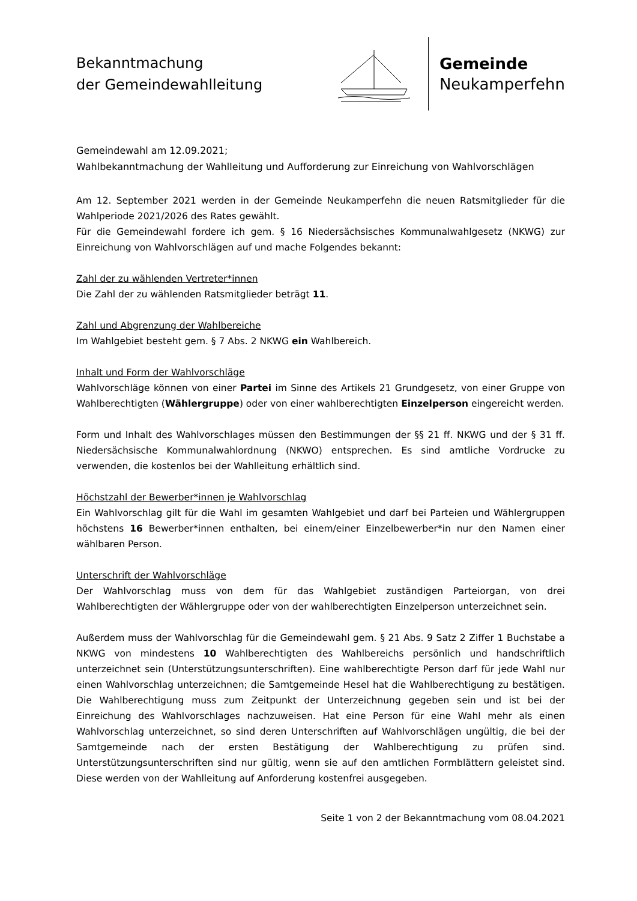Bekanntmachung
der Gemeindewahlleitung
Gemeinde
Neukamperfehn
Gemeindewahl am 12.09.2021;
Wahlbekanntmachung der Wahlleitung und Aufforderung zur Einreichung von Wahlvorschlägen
Am 12. September 2021 werden in der Gemeinde Neukamperfehn die neuen Ratsmitglieder für die Wahlperiode 2021/2026 des Rates gewählt.
Für die Gemeindewahl fordere ich gem. § 16 Niedersächsisches Kommunalwahlgesetz (NKWG) zur Einreichung von Wahlvorschlägen auf und mache Folgendes bekannt:
Zahl der zu wählenden Vertreter*innen
Die Zahl der zu wählenden Ratsmitglieder beträgt 11.
Zahl und Abgrenzung der Wahlbereiche
Im Wahlgebiet besteht gem. § 7 Abs. 2 NKWG ein Wahlbereich.
Inhalt und Form der Wahlvorschläge
Wahlvorschläge können von einer Partei im Sinne des Artikels 21 Grundgesetz, von einer Gruppe von Wahlberechtigten (Wählergruppe) oder von einer wahlberechtigten Einzelperson eingereicht werden.
Form und Inhalt des Wahlvorschlages müssen den Bestimmungen der §§ 21 ff. NKWG und der § 31 ff. Niedersächsische Kommunalwahlordnung (NKWO) entsprechen. Es sind amtliche Vordrucke zu verwenden, die kostenlos bei der Wahlleitung erhältlich sind.
Höchstzahl der Bewerber*innen je Wahlvorschlag
Ein Wahlvorschlag gilt für die Wahl im gesamten Wahlgebiet und darf bei Parteien und Wählergruppen höchstens 16 Bewerber*innen enthalten, bei einem/einer Einzelbewerber*in nur den Namen einer wählbaren Person.
Unterschrift der Wahlvorschläge
Der Wahlvorschlag muss von dem für das Wahlgebiet zuständigen Parteiorgan, von drei Wahlberechtigten der Wählergruppe oder von der wahlberechtigten Einzelperson unterzeichnet sein.
Außerdem muss der Wahlvorschlag für die Gemeindewahl gem. § 21 Abs. 9 Satz 2 Ziffer 1 Buchstabe a NKWG von mindestens 10 Wahlberechtigten des Wahlbereichs persönlich und handschriftlich unterzeichnet sein (Unterstützungsunterschriften). Eine wahlberechtigte Person darf für jede Wahl nur einen Wahlvorschlag unterzeichnen; die Samtgemeinde Hesel hat die Wahlberechtigung zu bestätigen. Die Wahlberechtigung muss zum Zeitpunkt der Unterzeichnung gegeben sein und ist bei der Einreichung des Wahlvorschlages nachzuweisen. Hat eine Person für eine Wahl mehr als einen Wahlvorschlag unterzeichnet, so sind deren Unterschriften auf Wahlvorschlägen ungültig, die bei der Samtgemeinde nach der ersten Bestätigung der Wahlberechtigung zu prüfen sind. Unterstützungsunterschriften sind nur gültig, wenn sie auf den amtlichen Formblättern geleistet sind. Diese werden von der Wahlleitung auf Anforderung kostenfrei ausgegeben.
Seite 1 von 2 der Bekanntmachung vom 08.04.2021